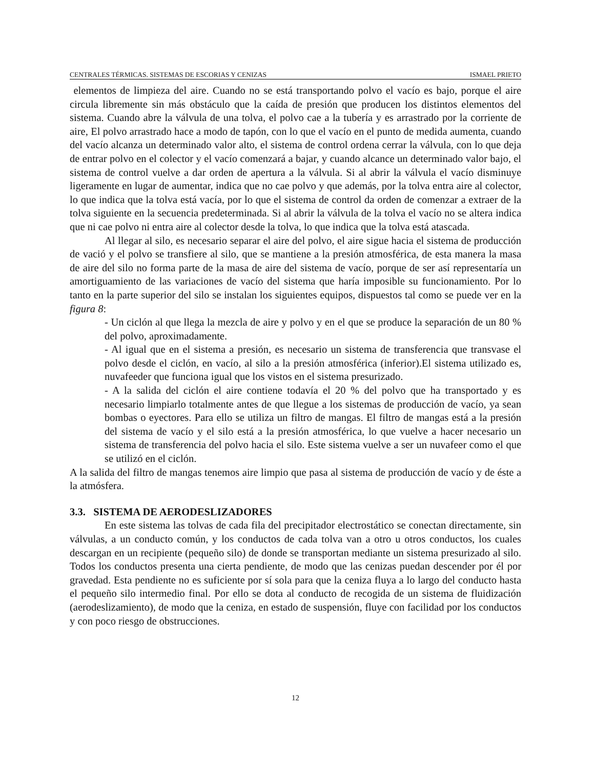CENTRALES TÉRMICAS. SISTEMAS DE ESCORIAS Y CENIZAS ISMAEL PRIETO
elementos de limpieza del aire. Cuando no se está transportando polvo el vacío es bajo, porque el aire circula libremente sin más obstáculo que la caída de presión que producen los distintos elementos del sistema. Cuando abre la válvula de una tolva, el polvo cae a la tubería y es arrastrado por la corriente de aire, El polvo arrastrado hace a modo de tapón, con lo que el vacío en el punto de medida aumenta, cuando del vacío alcanza un determinado valor alto, el sistema de control ordena cerrar la válvula, con lo que deja de entrar polvo en el colector y el vacío comenzará a bajar, y cuando alcance un determinado valor bajo, el sistema de control vuelve a dar orden de apertura a la válvula. Si al abrir la válvula el vacío disminuye ligeramente en lugar de aumentar, indica que no cae polvo y que además, por la tolva entra aire al colector, lo que indica que la tolva está vacía, por lo que el sistema de control da orden de comenzar a extraer de la tolva siguiente en la secuencia predeterminada. Si al abrir la válvula de la tolva el vacío no se altera indica que ni cae polvo ni entra aire al colector desde la tolva, lo que indica que la tolva está atascada.
Al llegar al silo, es necesario separar el aire del polvo, el aire sigue hacia el sistema de producción de vació y el polvo se transfiere al silo, que se mantiene a la presión atmosférica, de esta manera la masa de aire del silo no forma parte de la masa de aire del sistema de vacío, porque de ser así representaría un amortiguamiento de las variaciones de vacío del sistema que haría imposible su funcionamiento. Por lo tanto en la parte superior del silo se instalan los siguientes equipos, dispuestos tal como se puede ver en la figura 8:
- Un ciclón al que llega la mezcla de aire y polvo y en el que se produce la separación de un 80 % del polvo, aproximadamente.
- Al igual que en el sistema a presión, es necesario un sistema de transferencia que transvase el polvo desde el ciclón, en vacío, al silo a la presión atmosférica (inferior).El sistema utilizado es, nuvafeeder que funciona igual que los vistos en el sistema presurizado.
- A la salida del ciclón el aire contiene todavía el 20 % del polvo que ha transportado y es necesario limpiarlo totalmente antes de que llegue a los sistemas de producción de vacío, ya sean bombas o eyectores. Para ello se utiliza un filtro de mangas. El filtro de mangas está a la presión del sistema de vacío y el silo está a la presión atmosférica, lo que vuelve a hacer necesario un sistema de transferencia del polvo hacia el silo. Este sistema vuelve a ser un nuvafeer como el que se utilizó en el ciclón.
A la salida del filtro de mangas tenemos aire limpio que pasa al sistema de producción de vacío y de éste a la atmósfera.
3.3. SISTEMA DE AERODESLIZADORES
En este sistema las tolvas de cada fila del precipitador electrostático se conectan directamente, sin válvulas, a un conducto común, y los conductos de cada tolva van a otro u otros conductos, los cuales descargan en un recipiente (pequeño silo) de donde se transportan mediante un sistema presurizado al silo. Todos los conductos presenta una cierta pendiente, de modo que las cenizas puedan descender por él por gravedad. Esta pendiente no es suficiente por sí sola para que la ceniza fluya a lo largo del conducto hasta el pequeño silo intermedio final. Por ello se dota al conducto de recogida de un sistema de fluidización (aerodeslizamiento), de modo que la ceniza, en estado de suspensión, fluye con facilidad por los conductos y con poco riesgo de obstrucciones.
12